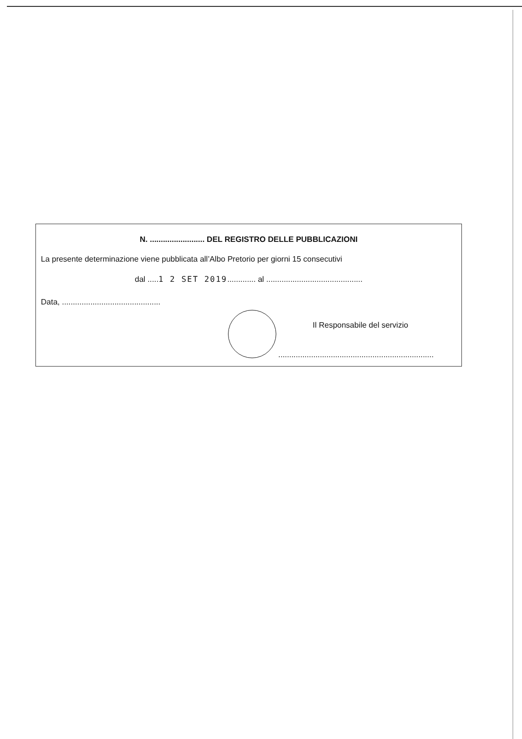N. ......................... DEL REGISTRO DELLE PUBBLICAZIONI
La presente determinazione viene pubblicata all’Albo Pretorio per giorni 15 consecutivi
dal .....1 2 SET 2019............. al ............................................
Data, .............................................
Il Responsabile del servizio
.......................................................................